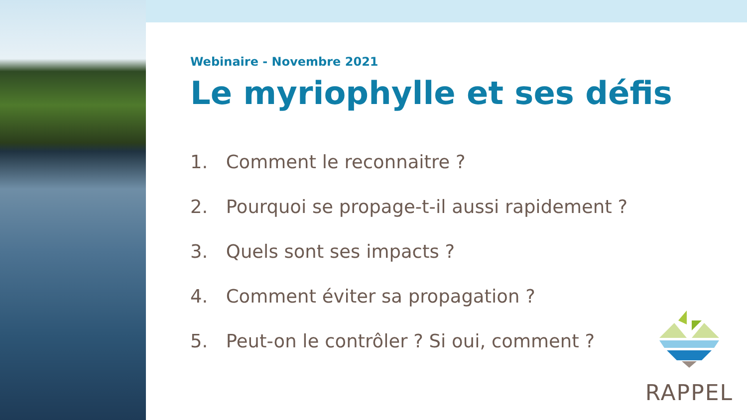Webinaire - Novembre 2021
Le myriophylle et ses défis
1. Comment le reconnaitre ?
2. Pourquoi se propage-t-il aussi rapidement ?
3. Quels sont ses impacts ?
4. Comment éviter sa propagation ?
5. Peut-on le contrôler ? Si oui, comment ?
RAPPEL